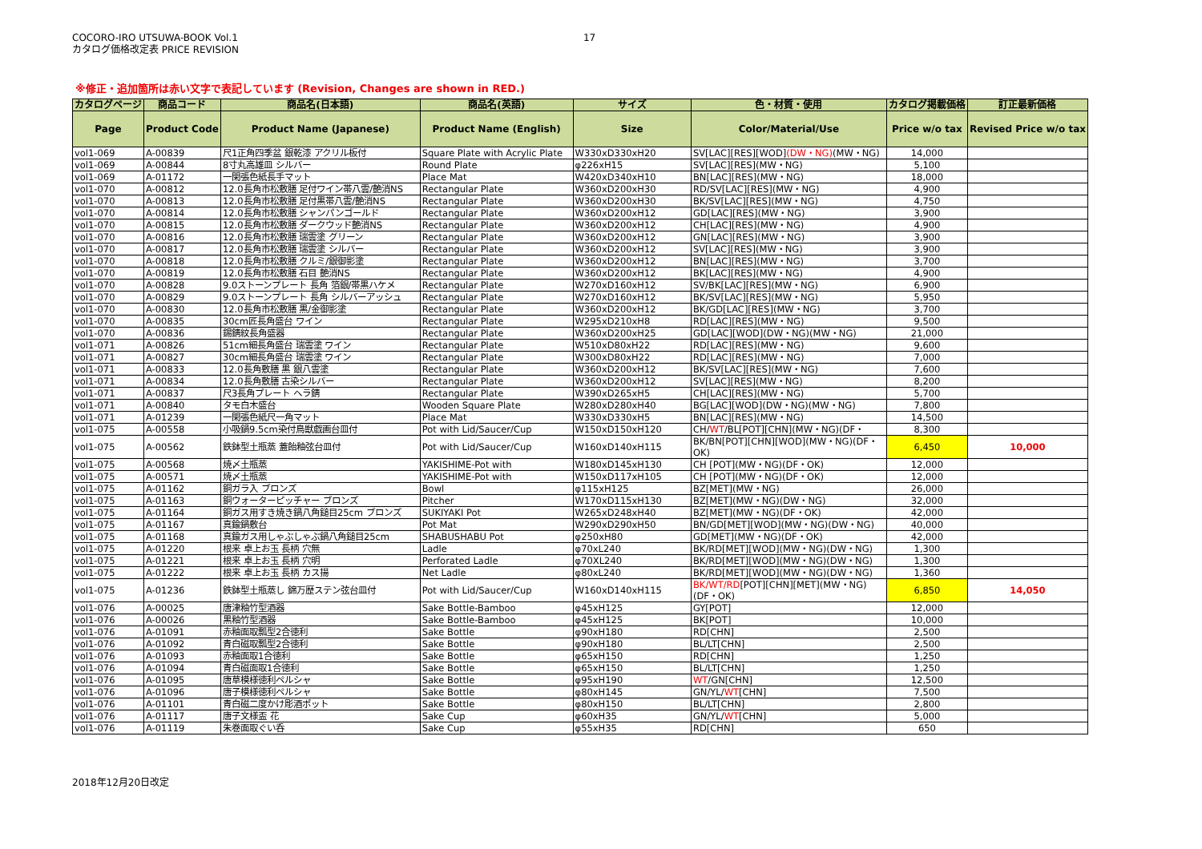COCORO-IRO UTSUWA-BOOK Vol.1
カタログ価格改定表 PRICE REVISION
17
※修正・追加箇所は赤い文字で表記しています (Revision, Changes are shown in RED.)
| カタログページ | 商品コード | 商品名(日本語) | 商品名(英語) | サイズ | 色・材質・使用 | カタログ掲載価格 | 訂正最新価格 |
| --- | --- | --- | --- | --- | --- | --- | --- |
| Page | Product Code | Product Name (Japanese) | Product Name (English) | Size | Color/Material/Use | Price w/o tax | Revised Price w/o tax |
| vol1-069 | A-00839 | 尺1正角四季盆 銀乾漆 アクリル板付 | Square Plate with Acrylic Plate | W330xD330xH20 | SV[LAC][RES][WOD] (DW・NG) (MW・NG) | 14,000 | |
| vol1-069 | A-00844 | 8寸丸高雄皿 シルバー | Round Plate | φ226xH15 | SV[LAC][RES](MW・NG) | 5,100 | |
| vol1-069 | A-01172 | 一閑張色紙長手マット | Place Mat | W420xD340xH10 | BN[LAC][RES](MW・NG) | 18,000 | |
| vol1-070 | A-00812 | 12.0長角市松敷膳 足付ワイン帯八雲/艶消NS | Rectangular Plate | W360xD200xH30 | RD/SV[LAC][RES](MW・NG) | 4,900 | |
| vol1-070 | A-00813 | 12.0長角市松敷膳 足付黒帯八雲/艶消NS | Rectangular Plate | W360xD200xH30 | BK/SV[LAC][RES](MW・NG) | 4,750 | |
| vol1-070 | A-00814 | 12.0長角市松敷膳 シャンパンゴールド | Rectangular Plate | W360xD200xH12 | GD[LAC][RES](MW・NG) | 3,900 | |
| vol1-070 | A-00815 | 12.0長角市松敷膳 ダークウッド艶消NS | Rectangular Plate | W360xD200xH12 | CH[LAC][RES](MW・NG) | 4,900 | |
| vol1-070 | A-00816 | 12.0長角市松敷膳 瑞雲塗 グリーン | Rectangular Plate | W360xD200xH12 | GN[LAC][RES](MW・NG) | 3,900 | |
| vol1-070 | A-00817 | 12.0長角市松敷膳 瑞雲塗 シルバー | Rectangular Plate | W360xD200xH12 | SV[LAC][RES](MW・NG) | 3,900 | |
| vol1-070 | A-00818 | 12.0長角市松敷膳 クルミ/銀御影塗 | Rectangular Plate | W360xD200xH12 | BN[LAC][RES](MW・NG) | 3,700 | |
| vol1-070 | A-00819 | 12.0長角市松敷膳 石目 艶消NS | Rectangular Plate | W360xD200xH12 | BK[LAC][RES](MW・NG) | 4,900 | |
| vol1-070 | A-00828 | 9.0ストーンプレート 長角 箔銀/帯黒ハケメ | Rectangular Plate | W270xD160xH12 | SV/BK[LAC][RES](MW・NG) | 6,900 | |
| vol1-070 | A-00829 | 9.0ストーンプレート 長角 シルバーアッシュ | Rectangular Plate | W270xD160xH12 | BK/SV[LAC][RES](MW・NG) | 5,950 | |
| vol1-070 | A-00830 | 12.0長角市松敷膳 黒/金御影塗 | Rectangular Plate | W360xD200xH12 | BK/GD[LAC][RES](MW・NG) | 3,700 | |
| vol1-070 | A-00835 | 30cm匠長角盛台 ワイン | Rectangular Plate | W295xD210xH8 | RD[LAC][RES](MW・NG) | 9,500 | |
| vol1-070 | A-00836 | 錫錆紋長角盛器 | Rectangular Plate | W360xD200xH25 | GD[LAC][WOD](DW・NG)(MW・NG) | 21,000 | |
| vol1-071 | A-00826 | 51cm細長角盛台 瑞雲塗 ワイン | Rectangular Plate | W510xD80xH22 | RD[LAC][RES](MW・NG) | 9,600 | |
| vol1-071 | A-00827 | 30cm細長角盛台 瑞雲塗 ワイン | Rectangular Plate | W300xD80xH22 | RD[LAC][RES](MW・NG) | 7,000 | |
| vol1-071 | A-00833 | 12.0長角敷膳 黒 銀八雲塗 | Rectangular Plate | W360xD200xH12 | BK/SV[LAC][RES](MW・NG) | 7,600 | |
| vol1-071 | A-00834 | 12.0長角敷膳 古染シルバー | Rectangular Plate | W360xD200xH12 | SV[LAC][RES](MW・NG) | 8,200 | |
| vol1-071 | A-00837 | 尺3長角プレート ヘラ錆 | Rectangular Plate | W390xD265xH5 | CH[LAC][RES](MW・NG) | 5,700 | |
| vol1-071 | A-00840 | タモ白木盛台 | Wooden Square Plate | W280xD280xH40 | BG[LAC][WOD](DW・NG)(MW・NG) | 7,800 | |
| vol1-071 | A-01239 | 一閑張色紙尺一角マット | Place Mat | W330xD330xH5 | BN[LAC][RES](MW・NG) | 14,500 | |
| vol1-075 | A-00558 | 小吸鍋9.5cm染付鳥獣戯画台皿付 | Pot with Lid/Saucer/Cup | W150xD150xH120 | CH/ WT /BL[POT][CHN](MW・NG)(DF・ | 8,300 | |
| vol1-075 | A-00562 | 鉄鉢型土瓶蒸 蓋飴釉弦台皿付 | Pot with Lid/Saucer/Cup | W160xD140xH115 | BK/BN[POT][CHN][WOD](MW・NG)(DF・OK) | 6,450 | 10,000 |
| vol1-075 | A-00568 | 焼〆土瓶蒸 | YAKISHIME-Pot with | W180xD145xH130 | CH [POT](MW・NG)(DF・OK) | 12,000 | |
| vol1-075 | A-00571 | 焼〆土瓶蒸 | YAKISHIME-Pot with | W150xD117xH105 | CH [POT](MW・NG)(DF・OK) | 12,000 | |
| vol1-075 | A-01162 | 銅ガラ入 ブロンズ | Bowl | φ115xH125 | BZ[MET](MW・NG) | 26,000 | |
| vol1-075 | A-01163 | 銅ウォーターピッチャー ブロンズ | Pitcher | W170xD115xH130 | BZ[MET](MW・NG)(DW・NG) | 32,000 | |
| vol1-075 | A-01164 | 銅ガス用すき焼き鍋八角鎚目25cm ブロンズ | SUKIYAKI Pot | W265xD248xH40 | BZ[MET](MW・NG)(DF・OK) | 42,000 | |
| vol1-075 | A-01167 | 真鍮鍋敷台 | Pot Mat | W290xD290xH50 | BN/GD[MET][WOD](MW・NG)(DW・NG) | 40,000 | |
| vol1-075 | A-01168 | 真鍮ガス用しゃぶしゃぶ鍋八角鎚目25cm | SHABUSHABU Pot | φ250xH80 | GD[MET](MW・NG)(DF・OK) | 42,000 | |
| vol1-075 | A-01220 | 根来 卓上お玉 長柄 穴無 | Ladle | φ70xL240 | BK/RD[MET][WOD](MW・NG)(DW・NG) | 1,300 | |
| vol1-075 | A-01221 | 根来 卓上お玉 長柄 穴明 | Perforated Ladle | φ70XL240 | BK/RD[MET][WOD](MW・NG)(DW・NG) | 1,300 | |
| vol1-075 | A-01222 | 根来 卓上お玉 長柄 カス揚 | Net Ladle | φ80xL240 | BK/RD[MET][WOD](MW・NG)(DW・NG) | 1,360 | |
| vol1-075 | A-01236 | 鉄鉢型土瓶蒸し 錦万歴ステン弦台皿付 | Pot with Lid/Saucer/Cup | W160xD140xH115 | BK/WT/RD [POT][CHN][MET](MW・NG)(DF・OK) | 6,850 | 14,050 |
| vol1-076 | A-00025 | 唐津釉竹型酒器 | Sake Bottle-Bamboo | φ45xH125 | GY[POT] | 12,000 | |
| vol1-076 | A-00026 | 黒釉竹型酒器 | Sake Bottle-Bamboo | φ45xH125 | BK[POT] | 10,000 | |
| vol1-076 | A-01091 | 赤釉面取瓢型2合徳利 | Sake Bottle | φ90xH180 | RD[CHN] | 2,500 | |
| vol1-076 | A-01092 | 青白磁取瓢型2合徳利 | Sake Bottle | φ90xH180 | BL/LT[CHN] | 2,500 | |
| vol1-076 | A-01093 | 赤釉面取1合徳利 | Sake Bottle | φ65xH150 | RD[CHN] | 1,250 | |
| vol1-076 | A-01094 | 青白磁面取1合徳利 | Sake Bottle | φ65xH150 | BL/LT[CHN] | 1,250 | |
| vol1-076 | A-01095 | 唐草模様徳利ペルシャ | Sake Bottle | φ95xH190 | WT /GN[CHN] | 12,500 | |
| vol1-076 | A-01096 | 唐子模様徳利ペルシャ | Sake Bottle | φ80xH145 | GN/YL/ WT [CHN] | 7,500 | |
| vol1-076 | A-01101 | 青白磁二度かけ彫酒ポット | Sake Bottle | φ80xH150 | BL/LT[CHN] | 2,800 | |
| vol1-076 | A-01117 | 唐子文様盃 花 | Sake Cup | φ60xH35 | GN/YL/ WT [CHN] | 5,000 | |
| vol1-076 | A-01119 | 朱巻面取ぐい呑 | Sake Cup | φ55xH35 | RD[CHN] | 650 | |
2018年12月20日改定